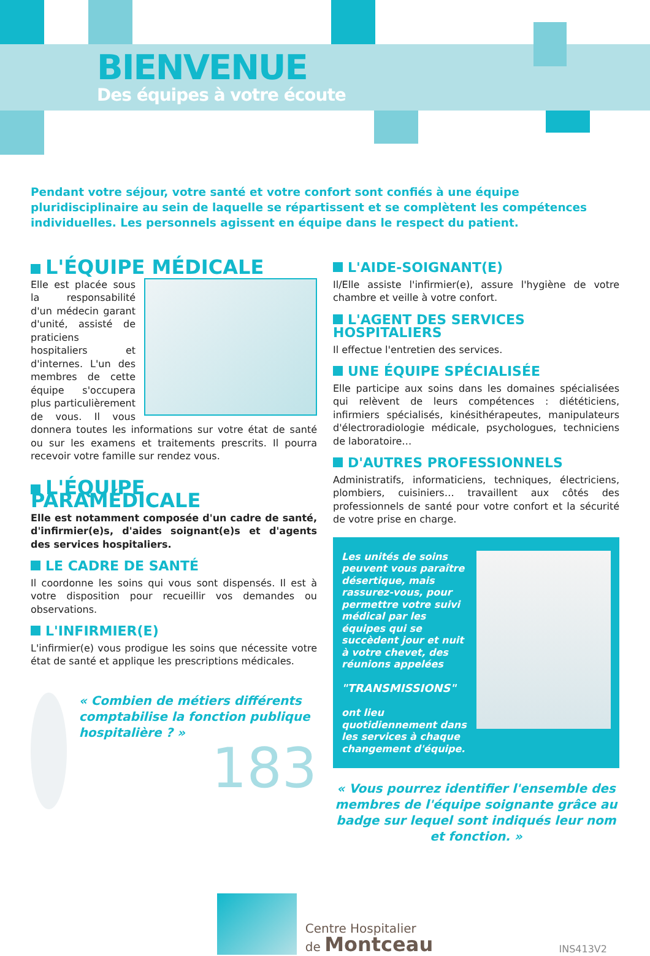BIENVENUE
Des équipes à votre écoute
Pendant votre séjour, votre santé et votre confort sont confiés à une équipe pluridisciplinaire au sein de laquelle se répartissent et se complètent les compétences individuelles. Les personnels agissent en équipe dans le respect du patient.
L'ÉQUIPE MÉDICALE
Elle est placée sous la responsabilité d'un médecin garant d'unité, assisté de praticiens hospitaliers et d'internes. L'un des membres de cette équipe s'occupera plus particulièrement de vous. Il vous donnera toutes les informations sur votre état de santé ou sur les examens et traitements prescrits. Il pourra recevoir votre famille sur rendez vous.
L'ÉQUIPE PARAMÉDICALE
Elle est notamment composée d'un cadre de santé, d'infirmier(e)s, d'aides soignant(e)s et d'agents des services hospitaliers.
LE CADRE DE SANTÉ
Il coordonne les soins qui vous sont dispensés. Il est à votre disposition pour recueillir vos demandes ou observations.
L'INFIRMIER(E)
L'infirmier(e) vous prodigue les soins que nécessite votre état de santé et applique les prescriptions médicales.
« Combien de métiers différents comptabilise la fonction publique hospitalière ? »
183
L'AIDE-SOIGNANT(E)
Il/Elle assiste l'infirmier(e), assure l'hygiène de votre chambre et veille à votre confort.
L'AGENT DES SERVICES HOSPITALIERS
Il effectue l'entretien des services.
UNE ÉQUIPE SPÉCIALISÉE
Elle participe aux soins dans les domaines spécialisées qui relèvent de leurs compétences : diététiciens, infirmiers spécialisés, kinésithérapeutes, manipulateurs d'électroradiologie médicale, psychologues, techniciens de laboratoire…
D'AUTRES PROFESSIONNELS
Administratifs, informaticiens, techniques, électriciens, plombiers, cuisiniers… travaillent aux côtés des professionnels de santé pour votre confort et la sécurité de votre prise en charge.
Les unités de soins peuvent vous paraître désertique, mais rassurez-vous, pour permettre votre suivi médical par les équipes qui se succèdent jour et nuit à votre chevet, des réunions appelées
"TRANSMISSIONS"
ont lieu quotidiennement dans les services à chaque changement d'équipe.
« Vous pourrez identifier l'ensemble des membres de l'équipe soignante grâce au badge sur lequel sont indiqués leur nom et fonction. »
Centre Hospitalier
de Montceau
INS413V2